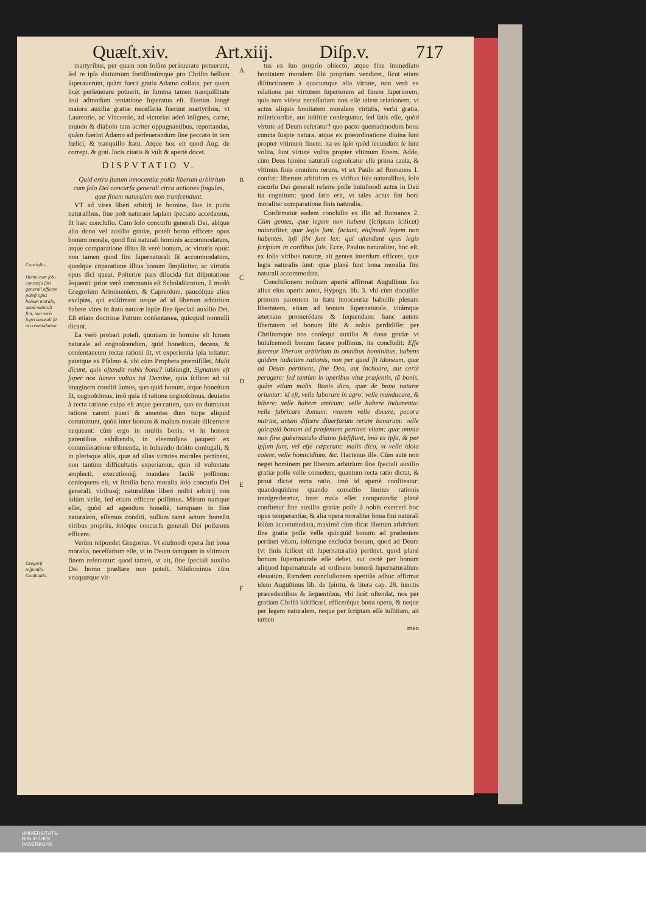Quæſt.xiv. Art.xiij. Diſp.v. 717
Concluſio.
Homo cum ſolo concurſu Dei generali efficere poteſt opus bonum morale, quod naturali fini, non verò ſupernaturali ſit accommodatum.
Gregorij reſponſio. Confutatio.
martyribus, per quam non ſolùm perſeuerare potuerunt, ſed re ipſa diuturnum fortiſſimúmque pro Chriſto bellum ſuperauerunt, quàm fuerit gratia Adamo collata, per quam licèt perſeuerare potuerit, in ſumma tamen tranquillitate leui admodum tentatione ſuperatus eſt. Etenim longè maiora auxilia gratiæ neceſſaria fuerunt martyribus, vt Laurentio, ac Vincentio, ad victorias adeò inſignes, carne, mundo & diabolo tam acriter oppugnantibus, reportandas, quàm fuerint Adamo ad perſeuerandum ſine peccato in tam fœlici, & tranquillo ſtatu. Atque hoc eſt quod Aug. de corrept. & grat. locis citatis & vult & apertè docet.
DISPVTATIO V.
Quid extra ſtatum innocentiæ poßit liberum arbitrium cum ſolo Dei concurſu generali circa actiones ſingulas, quæ finem naturalem non tranſcendunt.
VT ad vires liberi arbitrij in homine, ſiue in puris naturalibus, ſiue poſt naturam lapſam ſpectato accedamus, ſit hæc concluſio. Cum ſolo concurſu generali Dei, abſque alio dono vel auxilio gratiæ, poteſt homo efficere opus bonum morale, quod fini naturali hominis accommodatum, atque comparatione illius ſit verè bonum, ac virtutis opus: non tamen quod fini ſupernaturali ſit accommodatum, quodque cōparatione illius bonum ſimpliciter, ac virtutis opus dici queat. Poſterior pars dilucida fiet diſputatione ſequenti: prior verò communis eſt Scholaſticorum, ſi modò Gregorium Ariminenſem, & Capreolum, paucóſque alios excipias, qui exiſtimant neque ad id liberum arbitrium habere vires in ſtatu naturæ lapſæ ſine ſpeciali auxilio Dei. Eſt etiam doctrinæ Patrum conſentanea, quicquid nonnulli dicant.
Ea verò probari poteſt, quoniam in homine eſt lumen naturale ad cognoſcendum, quid honeſtum, decens, & conſentaneum rectæ rationi ſit, vt experientia ipſa teſtatur: patetque ex Pſalmo 4. vbi cùm Propheta præmiſiſſet, Multi dicunt, quis oſtendit nobis bona? ſubiungit, Signatum eſt ſuper nos lumen vultus tui Domine, quia ſcilicet ad tui imaginem conditi ſumus, quo quid bonum, atque honeſtum ſit, cognoſcimus, imò quia id ratione cognoſcimus, deuiatio à recta ratione culpa eſt atque peccatum, quo ea dumtaxat ratione carent pueri & amentes dum turpe aliquid committunt, quòd inter bonum & malum morale diſcernere nequeant: cùm ergo in multis bonis, vt in honore parentibus exhibendo, in eleemoſyna pauperi ex commiſeratione tribuenda, in ſoluendo debito coniugali, & in plerisque aliis, quæ ad alias virtutes morales pertinent, non tantùm difficultatis experiamur, quin id voluntate amplecti, executioniq́; mandare facilè poſſimus: conſequens eſt, vt ſimilia bona moralia ſolo concurſu Dei generali, viribusq́; naturalibus liberi noſtri arbitrij non ſolùm velle, ſed etiam efficere poſſimus. Mirum namque eſſet, quòd ad agendum honeſtè, tamquam in finē naturalem, eſſemus conditi, nullum tamē actum honeſtū viribus propriis, ſolóque concurſu generali Dei poſſemus efficere.
Verùm reſpondet Gregorius. Vt eiuſmodi opera ſint bona moralia, neceſſarium eſſe, vt in Deum tamquam in vltimum finem referantur: quod tamen, vt ait, ſine ſpeciali auxilio Dei homo præſtare non poteſt. Nihilominus cùm vnaquæque vir-
A
B
C
D
E
F
tus ex ſuo proprio obiecto, atque fine immediato bonitatem moralem ſibi propriam vendicet, ſicut etiam diſtinctionem à quacumque alia virtute, non verò ex relatione per virtutem ſuperiorem ad finem ſuperiorem, quis non videat neceſſariam non eſſe talem relationem, vt actus aliquis bonitatem moralem virtutis, verbi gratia, miſericordiæ, aut iuſtitiæ conſequatur, ſed ſatis eſſe, quòd virtute ad Deum referatur? quo pacto quemadmodum bona cuncta ſuapte natura, atque ex præordinatione diuina ſunt propter vltimum finem: ita eo ipſo quòd ſecundùm ſe ſunt volita, ſunt virtute volita propter vltimum finem. Adde, cùm Deus lumine naturali cognoſcatur eſſe prima cauſa, & vltimus finis omnium rerum, vt ex Paulo ad Romanos 1. conſtat: liberum arbitrium ex viribus ſuis naturalibus, ſolo cōcurſu Dei generali referre poſſe huiuſmodi actus in Deū ita cognitum: quod ſatis erit, vt tales actus ſint boni moraliter comparatione finis naturalis.
Confirmatur eadem concluſio ex illo ad Romanos 2. Cùm gentes, quæ legem non habent (ſcriptam ſcilicet) naturaliter, quæ legis ſunt, faciunt, eiuſmodi legem non habentes, ipſi ſibi ſunt lex: qui oſtendunt opus legis ſcriptum in cordibus ſuis. Ecce, Paulus naturaliter, hoc eſt, ex ſolis viribus naturæ, ait gentes interdum efficere, quæ legis naturalis ſunt: quæ planè ſunt bona moralia fini naturali accommodata.
Concluſionem noſtram apertè affirmat Auguſtinus ſeu alius eius operis autor, Hypogn. lib. 3. vbi cùm docuiſſet primum parentem in ſtatu innocentiæ habuiſſe plenam libertatem, etiam ad bonum ſupernaturale, vitámque æternam promerēdam & ſequendam: hanc autem libertatem ad bonum ſibi & nobis perdidiſſe: per Chriſtumque nos conſequi auxilia & dona gratiæ vt huiuſcemodi bonum facere poſſimus, ita concludit: Eſſe fatemur liberum arbitrium in omnibus hominibus, habens quidem iudicium rationis, non per quod ſit idoneum, quæ ad Deum pertinent, ſine Deo, aut inchoare, aut certè peragere: ſed tantùm in operibus vitæ præſentis, tā bonis, quàm etiam malis. Bonis dico, quæ de bono naturæ oriuntur: id eſt, velle laborare in agro: velle manducare, & bibere: velle habere amicum: velle habere indumenta: velle fabricare domum: vxorem velle ducere, pecora nutrire, artem diſcere diuerſarum rerum bonarum: velle quicquid bonum ad præſentem pertinet vitam: quæ omnia non ſine gubernaculo diuino ſubſiſtunt, imò ex ipſo, & per ipſum ſunt, vel eſſe cœperunt: malis dico, vt velle idola colere, velle homicidium, &c. Hactenus ille. Cùm autē non neget hominem per liberum arbitrium ſine ſpeciali auxilio gratiæ poſſe velle comedere, quantum recta ratio dictat, & prout dictat recta ratio, imò id apertè confiteatur: quandoquidem quando comeſtio limites rationis tranſgrederetur, inter mala eſſet computanda: planè confitetur ſine auxilio gratiæ poſſe à nobis exerceri hoc opus temperantiæ, & alia opera moraliter bona fini naturali ſolùm accommodata, maximè cùm dicat liberum arbitrium ſine gratia poſſe velle quicquid bonum ad præſentem pertinet vitam, ſolúmque excludat bonum, quod ad Deum (vt finis ſcilicet eſt ſupernaturalis) pertinet, quod planè bonum ſupernaturale eſſe debet, aut certè per bonum aliquod ſupernaturale ad ordinem bonorū ſupernaturalium eleuatum. Eamdem concluſionem apertiùs adhuc affirmat idem Auguſtinus lib. de ſpiritu, & litera cap. 28. iunctis præcedentibus & ſequentibus, vbi licèt oſtendat, nos per gratiam Chriſti iuſtificari, efficeréque bona opera, & neque per legem naturalem, neque per ſcriptam eſſe iuſtitiam, ait tamen
men
UNIVERSITÄTS-
BIBLIOTHEK
PADERBORN